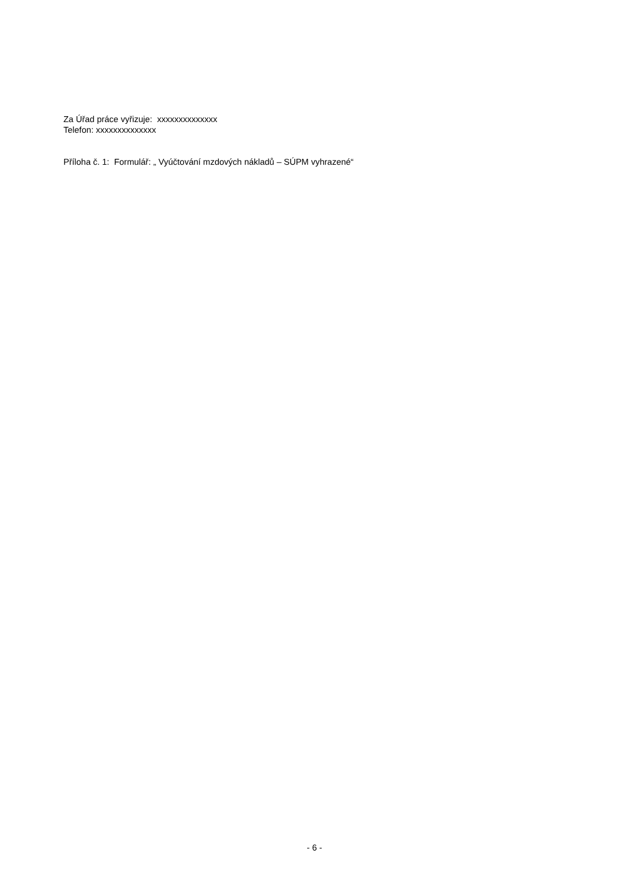Za Úřad práce vyřizuje: xxxxxxxxxxxxxx
Telefon: xxxxxxxxxxxxxx
Příloha č. 1: Formulář: „ Vyúčtování mzdových nákladů – SÚPM vyhrazené“
- 6 -